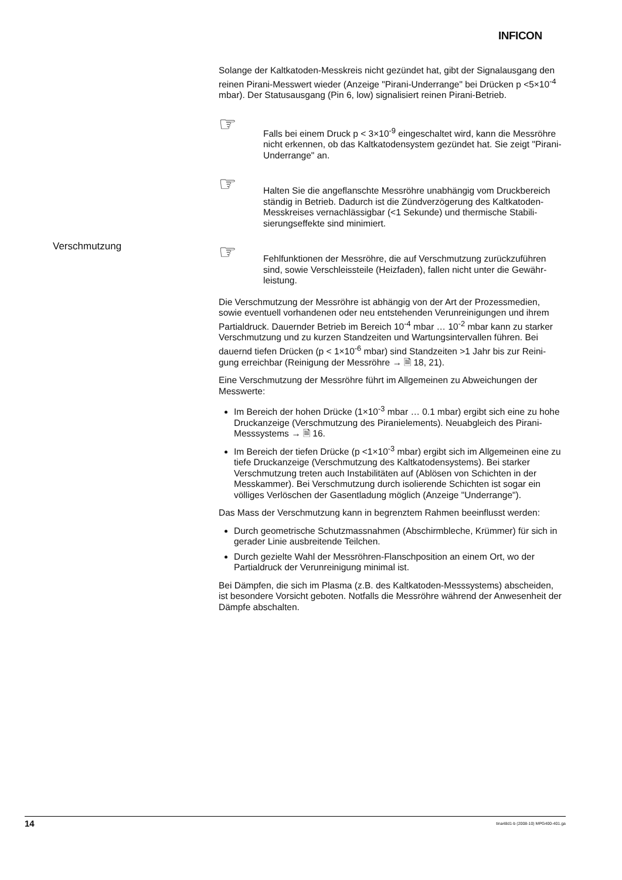INFICON
Verschmutzung
Solange der Kaltkatoden-Messkreis nicht gezündet hat, gibt der Signalausgang den reinen Pirani-Messwert wieder (Anzeige "Pirani-Underrange" bei Drücken p <5×10<sup>-4</sup> mbar). Der Statusausgang (Pin 6, low) signalisiert reinen Pirani-Betrieb.
☞
Falls bei einem Druck p < 3×10<sup>-9</sup> eingeschaltet wird, kann die Messröhre nicht erkennen, ob das Kaltkatodensystem gezündet hat. Sie zeigt "Pirani-Underrange" an.
☞
Halten Sie die angeflanschte Messröhre unabhängig vom Druckbereich ständig in Betrieb. Dadurch ist die Zündverzögerung des Kaltkatoden-Messkreises vernachlässigbar (<1 Sekunde) und thermische Stabili-sierungseffekte sind minimiert.
☞
Fehlfunktionen der Messröhre, die auf Verschmutzung zurückzuführen sind, sowie Verschleissteile (Heizfaden), fallen nicht unter die Gewähr-leistung.
Die Verschmutzung der Messröhre ist abhängig von der Art der Prozessmedien, sowie eventuell vorhandenen oder neu entstehenden Verunreinigungen und ihrem Partialdruck. Dauernder Betrieb im Bereich 10<sup>-4</sup> mbar … 10<sup>-2</sup> mbar kann zu starker Verschmutzung und zu kurzen Standzeiten und Wartungsintervallen führen. Bei dauernd tiefen Drücken (p < 1×10<sup>-6</sup> mbar) sind Standzeiten >1 Jahr bis zur Reini-gung erreichbar (Reinigung der Messröhre → 🗎 18, 21).
Eine Verschmutzung der Messröhre führt im Allgemeinen zu Abweichungen der Messwerte:
Im Bereich der hohen Drücke (1×10<sup>-3</sup> mbar … 0.1 mbar) ergibt sich eine zu hohe Druckanzeige (Verschmutzung des Piranielements). Neuabgleich des Pirani-Messsystems → 🗎 16.
Im Bereich der tiefen Drücke (p <1×10<sup>-3</sup> mbar) ergibt sich im Allgemeinen eine zu tiefe Druckanzeige (Verschmutzung des Kaltkatodensystems). Bei starker Verschmutzung treten auch Instabilitäten auf (Ablösen von Schichten in der Messkammer). Bei Verschmutzung durch isolierende Schichten ist sogar ein völliges Verlöschen der Gasentladung möglich (Anzeige "Underrange").
Das Mass der Verschmutzung kann in begrenztem Rahmen beeinflusst werden:
Durch geometrische Schutzmassnahmen (Abschirmbleche, Krümmer) für sich in gerader Linie ausbreitende Teilchen.
Durch gezielte Wahl der Messröhren-Flanschposition an einem Ort, wo der Partialdruck der Verunreinigung minimal ist.
Bei Dämpfen, die sich im Plasma (z.B. des Kaltkatoden-Messsystems) abscheiden, ist besondere Vorsicht geboten. Notfalls die Messröhre während der Anwesenheit der Dämpfe abschalten.
14 tina48d1-b (2008-10) MPG400-401.ga